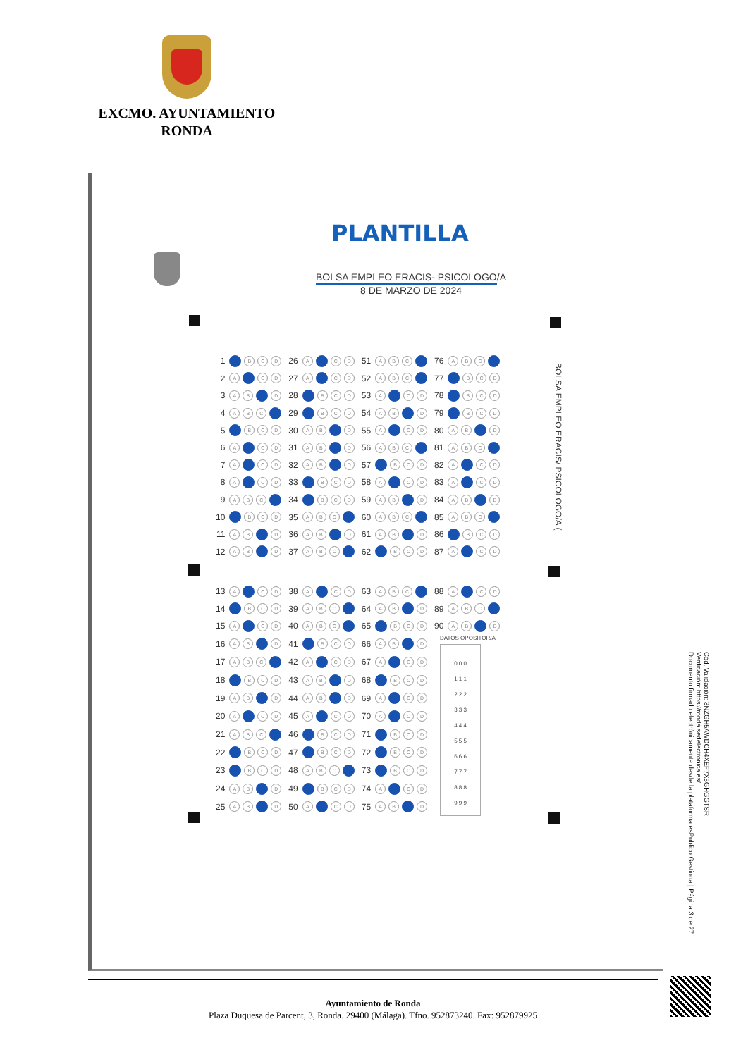EXCMO. AYUNTAMIENTO
RONDA
PLANTILLA
BOLSA EMPLEO ERACIS- PSICOLOGO/A
8 DE MARZO DE 2024
BOLSA EMPLEO ERACIS/ PSICOLOGO/A (
| 1 | B C D | 26 | A C D | 51 | A B C | 76 | A B C |
| 2 | A C D | 27 | A C D | 52 | A B C | 77 | B C D |
| 3 | A B D | 28 | B C D | 53 | A C D | 78 | B C D |
| 4 | A B C | 29 | B C D | 54 | A B D | 79 | B C D |
| 5 | B C D | 30 | A B D | 55 | A C D | 80 | A B D |
| 6 | A C D | 31 | A B D | 56 | A B C | 81 | A B C |
| 7 | A C D | 32 | A B D | 57 | B C D | 82 | A C D |
| 8 | A C D | 33 | B C D | 58 | A C D | 83 | A C D |
| 9 | A B C | 34 | B C D | 59 | A B D | 84 | A B D |
| 10 | B C D | 35 | A B C | 60 | A B C | 85 | A B C |
| 11 | A B D | 36 | A B D | 61 | A B D | 86 | B C D |
| 12 | A B D | 37 | A B C | 62 | B C D | 87 | A C D |
| 13 | A C D | 38 | A C D | 63 | A B C | 88 | A C D |
| 14 | B C D | 39 | A B C | 64 | A B D | 89 | A B C |
| 15 | A C D | 40 | A B C | 65 | B C D | 90 | A B D |
| 16 | A B D | 41 | B C D | 66 | A B D | DATOS OPOSITOR/A 0 0 0 1 1 1 2 2 2 3 3 3 4 4 4 5 5 5 6 6 6 7 7 7 8 8 8 9 9 9 | |
| 17 | A B C | 42 | A C D | 67 | A C D | | |
| 18 | B C D | 43 | A B D | 68 | B C D | | |
| 19 | A B D | 44 | A B D | 69 | A C D | | |
| 20 | A C D | 45 | A C D | 70 | A C D | | |
| 21 | A B C | 46 | B C D | 71 | B C D | | |
| 22 | B C D | 47 | B C D | 72 | B C D | | |
| 23 | B C D | 48 | A B C | 73 | B C D | | |
| 24 | A B D | 49 | B C D | 74 | A C D | | |
| 25 | A B D | 50 | A C D | 75 | A B D | | |
Cód. Validación: 3NZGH5AWDCH4XEF7X5GHGGTSR
Verificación: https://ronda.sedelectronica.es/
Documento firmado electrónicamente desde la plataforma esPublico Gestiona | Página 3 de 27
Ayuntamiento de Ronda
Plaza Duquesa de Parcent, 3, Ronda. 29400 (Málaga). Tfno. 952873240. Fax: 952879925